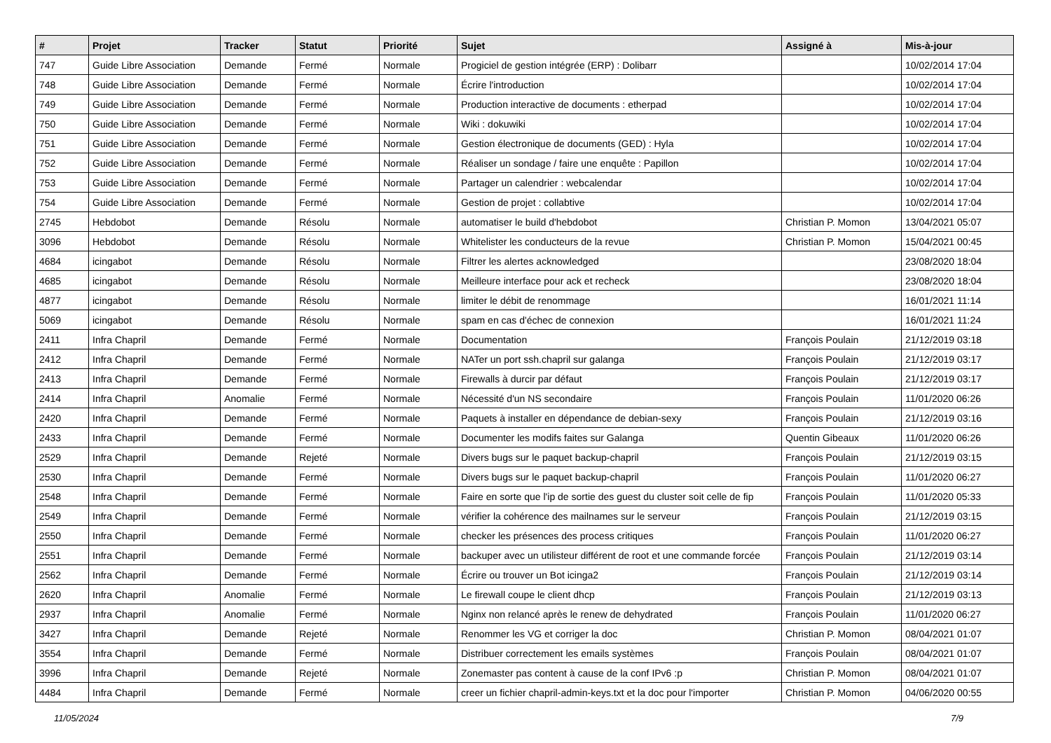| # | Projet | Tracker | Statut | Priorité | Sujet | Assigné à | Mis-à-jour |
| --- | --- | --- | --- | --- | --- | --- | --- |
| 747 | Guide Libre Association | Demande | Fermé | Normale | Progiciel de gestion intégrée (ERP) : Dolibarr | | 10/02/2014 17:04 |
| 748 | Guide Libre Association | Demande | Fermé | Normale | Écrire l'introduction | | 10/02/2014 17:04 |
| 749 | Guide Libre Association | Demande | Fermé | Normale | Production interactive de documents : etherpad | | 10/02/2014 17:04 |
| 750 | Guide Libre Association | Demande | Fermé | Normale | Wiki : dokuwiki | | 10/02/2014 17:04 |
| 751 | Guide Libre Association | Demande | Fermé | Normale | Gestion électronique de documents (GED) : Hyla | | 10/02/2014 17:04 |
| 752 | Guide Libre Association | Demande | Fermé | Normale | Réaliser un sondage / faire une enquête : Papillon | | 10/02/2014 17:04 |
| 753 | Guide Libre Association | Demande | Fermé | Normale | Partager un calendrier : webcalendar | | 10/02/2014 17:04 |
| 754 | Guide Libre Association | Demande | Fermé | Normale | Gestion de projet : collabtive | | 10/02/2014 17:04 |
| 2745 | Hebdobot | Demande | Résolu | Normale | automatiser le build d'hebdobot | Christian P. Momon | 13/04/2021 05:07 |
| 3096 | Hebdobot | Demande | Résolu | Normale | Whitelister les conducteurs de la revue | Christian P. Momon | 15/04/2021 00:45 |
| 4684 | icingabot | Demande | Résolu | Normale | Filtrer les alertes acknowledged | | 23/08/2020 18:04 |
| 4685 | icingabot | Demande | Résolu | Normale | Meilleure interface pour ack et recheck | | 23/08/2020 18:04 |
| 4877 | icingabot | Demande | Résolu | Normale | limiter le débit de renommage | | 16/01/2021 11:14 |
| 5069 | icingabot | Demande | Résolu | Normale | spam en cas d'échec de connexion | | 16/01/2021 11:24 |
| 2411 | Infra Chapril | Demande | Fermé | Normale | Documentation | François Poulain | 21/12/2019 03:18 |
| 2412 | Infra Chapril | Demande | Fermé | Normale | NATer un port ssh.chapril sur galanga | François Poulain | 21/12/2019 03:17 |
| 2413 | Infra Chapril | Demande | Fermé | Normale | Firewalls à durcir par défaut | François Poulain | 21/12/2019 03:17 |
| 2414 | Infra Chapril | Anomalie | Fermé | Normale | Nécessité d'un NS secondaire | François Poulain | 11/01/2020 06:26 |
| 2420 | Infra Chapril | Demande | Fermé | Normale | Paquets à installer en dépendance de debian-sexy | François Poulain | 21/12/2019 03:16 |
| 2433 | Infra Chapril | Demande | Fermé | Normale | Documenter les modifs faites sur Galanga | Quentin Gibeaux | 11/01/2020 06:26 |
| 2529 | Infra Chapril | Demande | Rejeté | Normale | Divers bugs sur le paquet backup-chapril | François Poulain | 21/12/2019 03:15 |
| 2530 | Infra Chapril | Demande | Fermé | Normale | Divers bugs sur le paquet backup-chapril | François Poulain | 11/01/2020 06:27 |
| 2548 | Infra Chapril | Demande | Fermé | Normale | Faire en sorte que l'ip de sortie des guest du cluster soit celle de fip | François Poulain | 11/01/2020 05:33 |
| 2549 | Infra Chapril | Demande | Fermé | Normale | vérifier la cohérence des mailnames sur le serveur | François Poulain | 21/12/2019 03:15 |
| 2550 | Infra Chapril | Demande | Fermé | Normale | checker les présences des process critiques | François Poulain | 11/01/2020 06:27 |
| 2551 | Infra Chapril | Demande | Fermé | Normale | backuper avec un utilisteur différent de root et une commande forcée | François Poulain | 21/12/2019 03:14 |
| 2562 | Infra Chapril | Demande | Fermé | Normale | Écrire ou trouver un Bot icinga2 | François Poulain | 21/12/2019 03:14 |
| 2620 | Infra Chapril | Anomalie | Fermé | Normale | Le firewall coupe le client dhcp | François Poulain | 21/12/2019 03:13 |
| 2937 | Infra Chapril | Anomalie | Fermé | Normale | Nginx non relancé après le renew de dehydrated | François Poulain | 11/01/2020 06:27 |
| 3427 | Infra Chapril | Demande | Rejeté | Normale | Renommer les VG et corriger la doc | Christian P. Momon | 08/04/2021 01:07 |
| 3554 | Infra Chapril | Demande | Fermé | Normale | Distribuer correctement les emails systèmes | François Poulain | 08/04/2021 01:07 |
| 3996 | Infra Chapril | Demande | Rejeté | Normale | Zonemaster pas content à cause de la conf IPv6 :p | Christian P. Momon | 08/04/2021 01:07 |
| 4484 | Infra Chapril | Demande | Fermé | Normale | creer un fichier chapril-admin-keys.txt et la doc pour l'importer | Christian P. Momon | 04/06/2020 00:55 |
11/05/2024 7/9